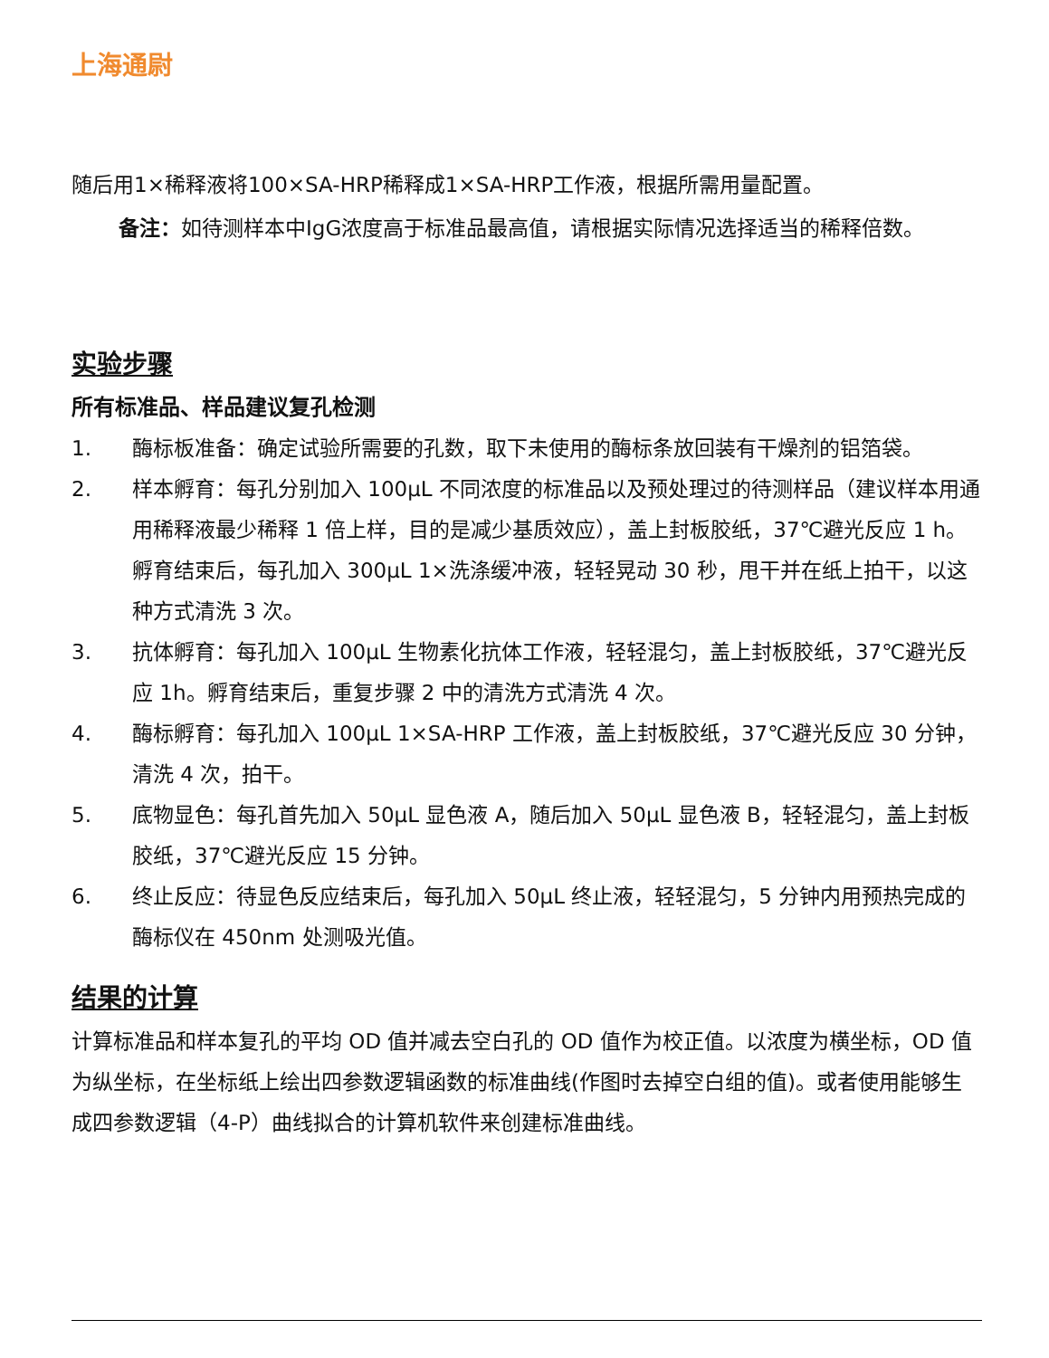上海通尉
随后用1×稀释液将100×SA-HRP稀释成1×SA-HRP工作液，根据所需用量配置。
备注：如待测样本中IgG浓度高于标准品最高值，请根据实际情况选择适当的稀释倍数。
实验步骤
所有标准品、样品建议复孔检测
1. 酶标板准备：确定试验所需要的孔数，取下未使用的酶标条放回装有干燥剂的铝箔袋。
2. 样本孵育：每孔分别加入 100μL 不同浓度的标准品以及预处理过的待测样品（建议样本用通用稀释液最少稀释 1 倍上样，目的是减少基质效应），盖上封板胶纸，37℃避光反应 1 h。孵育结束后，每孔加入 300μL 1×洗涤缓冲液，轻轻晃动 30 秒，甩干并在纸上拍干，以这种方式清洗 3 次。
3. 抗体孵育：每孔加入 100μL 生物素化抗体工作液，轻轻混匀，盖上封板胶纸，37℃避光反应 1h。孵育结束后，重复步骤 2 中的清洗方式清洗 4 次。
4. 酶标孵育：每孔加入 100μL 1×SA-HRP 工作液，盖上封板胶纸，37℃避光反应 30 分钟，清洗 4 次，拍干。
5. 底物显色：每孔首先加入 50μL 显色液 A，随后加入 50μL 显色液 B，轻轻混匀，盖上封板胶纸，37℃避光反应 15 分钟。
6. 终止反应：待显色反应结束后，每孔加入 50μL 终止液，轻轻混匀，5 分钟内用预热完成的酶标仪在 450nm 处测吸光值。
结果的计算
计算标准品和样本复孔的平均 OD 值并减去空白孔的 OD 值作为校正值。以浓度为横坐标，OD 值为纵坐标，在坐标纸上绘出四参数逻辑函数的标准曲线(作图时去掉空白组的值)。或者使用能够生成四参数逻辑（4-P）曲线拟合的计算机软件来创建标准曲线。